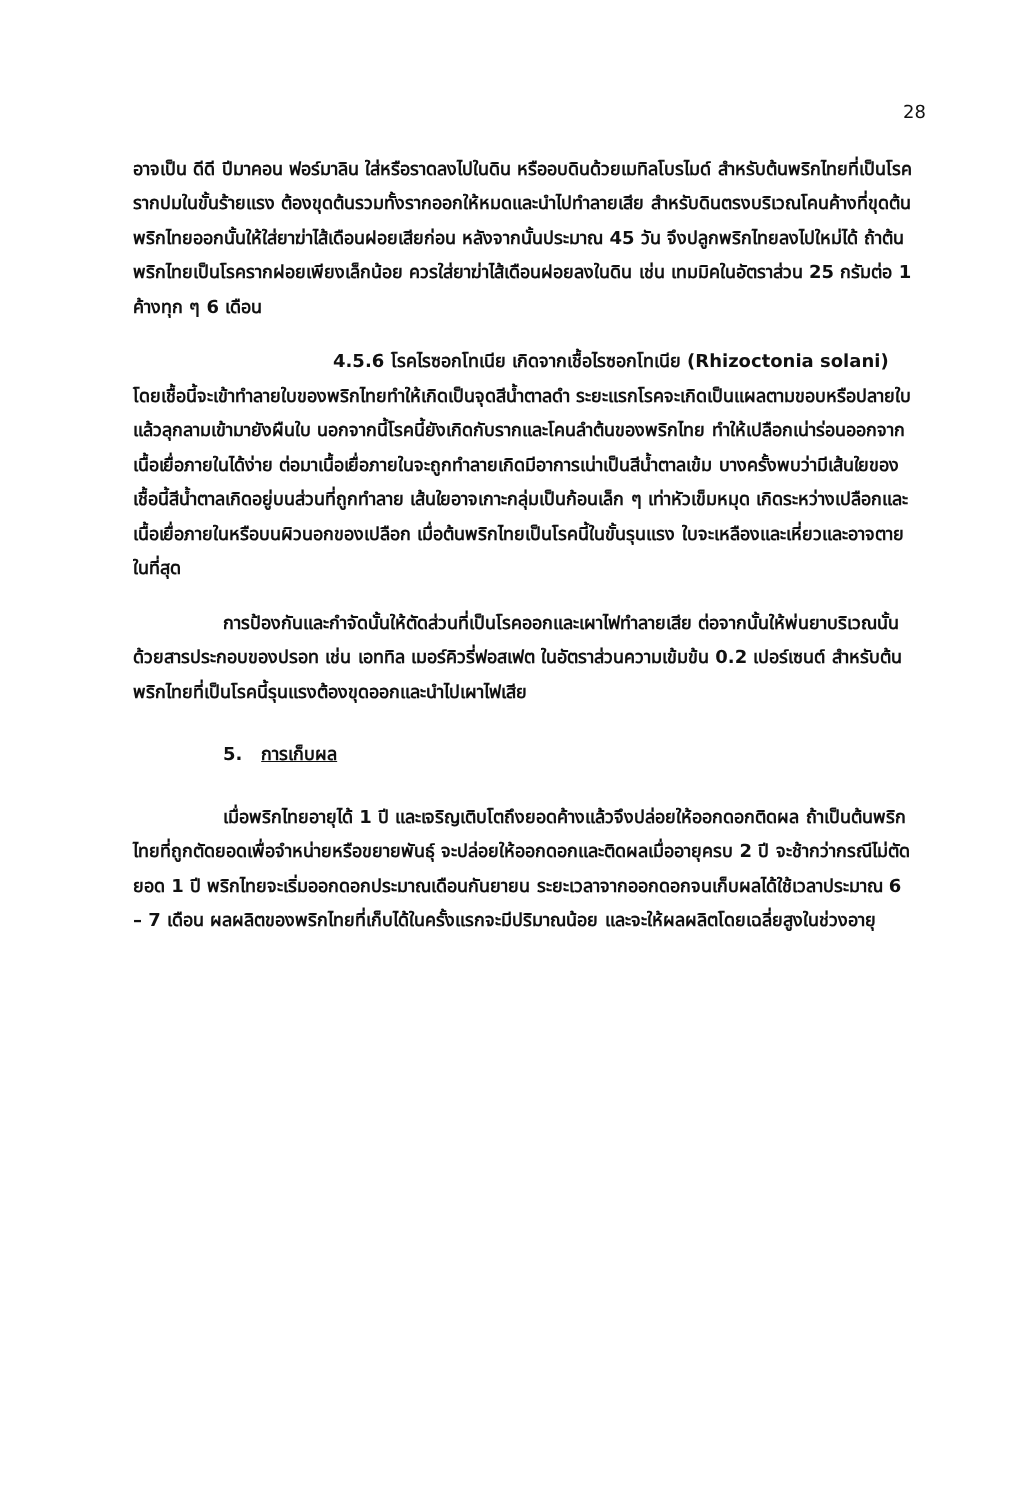28
อาจเป็น ดีดี ปีมาคอน ฟอร์มาลิน ใส่หรือราดลงไปในดิน หรืออบดินด้วยเมทิลโบรไมด์ สำหรับต้นพริกไทยที่เป็นโรครากปมในขั้นร้ายแรง ต้องขุดต้นรวมทั้งรากออกให้หมดและนำไปทำลายเสีย สำหรับดินตรงบริเวณโคนค้างที่ขุดต้นพริกไทยออกนั้นให้ใส่ยาฆ่าไส้เดือนฝอยเสียก่อน หลังจากนั้นประมาณ 45 วัน จึงปลูกพริกไทยลงไปใหม่ได้ ถ้าต้นพริกไทยเป็นโรครากฝอยเพียงเล็กน้อย ควรใส่ยาฆ่าไส้เดือนฝอยลงในดิน เช่น เทมมิคในอัตราส่วน 25 กรัมต่อ 1 ค้างทุก ๆ 6 เดือน
4.5.6 โรคไรซอกโทเนีย เกิดจากเชื้อไรซอกโทเนีย (Rhizoctonia solani) โดยเชื้อนี้จะเข้าทำลายใบของพริกไทยทำให้เกิดเป็นจุดสีน้ำตาลดำ ระยะแรกโรคจะเกิดเป็นแผลตามขอบหรือปลายใบแล้วลุกลามเข้ามายังผืนใบ นอกจากนี้โรคนี้ยังเกิดกับรากและโคนลำต้นของพริกไทย ทำให้เปลือกเน่าร่อนออกจากเนื้อเยื่อภายในได้ง่าย ต่อมาเนื้อเยื่อภายในจะถูกทำลายเกิดมีอาการเน่าเป็นสีน้ำตาลเข้ม บางครั้งพบว่ามีเส้นใยของเชื้อนี้สีน้ำตาลเกิดอยู่บนส่วนที่ถูกทำลาย เส้นใยอาจเกาะกลุ่มเป็นก้อนเล็ก ๆ เท่าหัวเข็มหมุด เกิดระหว่างเปลือกและเนื้อเยื่อภายในหรือบนผิวนอกของเปลือก เมื่อต้นพริกไทยเป็นโรคนี้ในขั้นรุนแรง ใบจะเหลืองและเหี่ยวและอาจตายในที่สุด
การป้องกันและกำจัดนั้นให้ตัดส่วนที่เป็นโรคออกและเผาไฟทำลายเสีย ต่อจากนั้นให้พ่นยาบริเวณนั้นด้วยสารประกอบของปรอท เช่น เอททิล เมอร์คิวรี่ฟอสเฟต ในอัตราส่วนความเข้มข้น 0.2 เปอร์เซนต์ สำหรับต้นพริกไทยที่เป็นโรคนี้รุนแรงต้องขุดออกและนำไปเผาไฟเสีย
5. การเก็บผล
เมื่อพริกไทยอายุได้ 1 ปี และเจริญเติบโตถึงยอดค้างแล้วจึงปล่อยให้ออกดอกติดผล ถ้าเป็นต้นพริกไทยที่ถูกตัดยอดเพื่อจำหน่ายหรือขยายพันธุ์ จะปล่อยให้ออกดอกและติดผลเมื่ออายุครบ 2 ปี จะช้ากว่ากรณีไม่ตัดยอด 1 ปี พริกไทยจะเริ่มออกดอกประมาณเดือนกันยายน ระยะเวลาจากออกดอกจนเก็บผลได้ใช้เวลาประมาณ 6 – 7 เดือน ผลผลิตของพริกไทยที่เก็บได้ในครั้งแรกจะมีปริมาณน้อย และจะให้ผลผลิตโดยเฉลี่ยสูงในช่วงอายุ